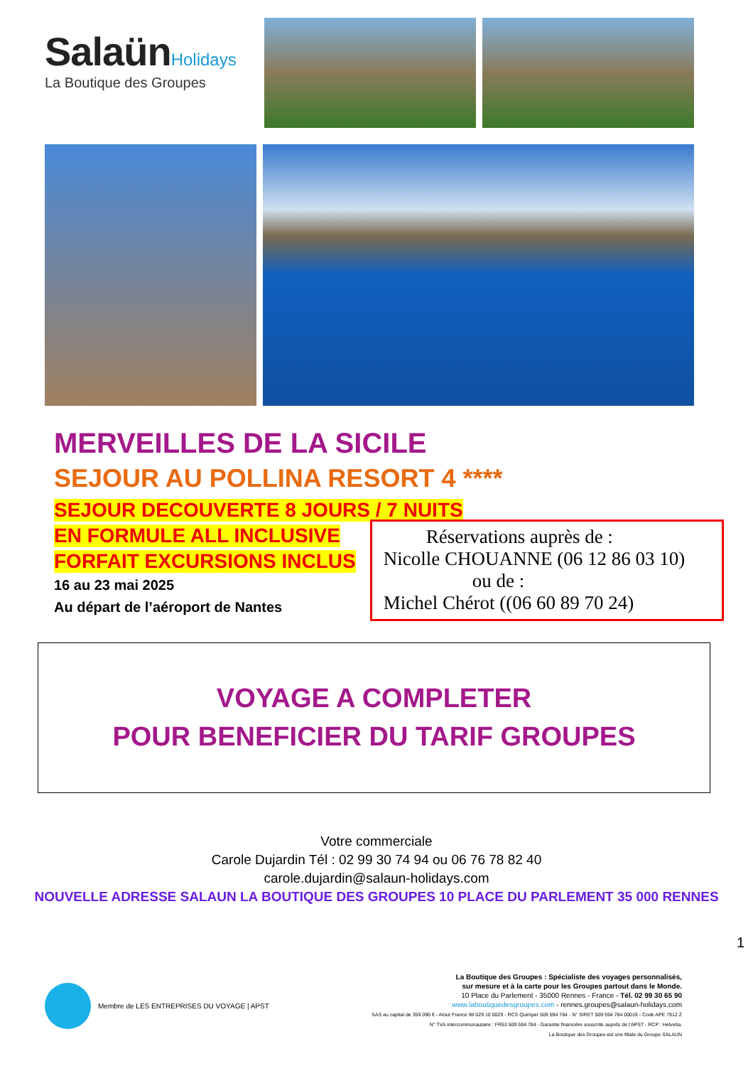Salaün Holidays
La Boutique des Groupes
MERVEILLES DE LA SICILE
SEJOUR AU POLLINA RESORT 4 ****
SEJOUR DECOUVERTE 8 JOURS / 7 NUITS
EN FORMULE ALL INCLUSIVE
FORFAIT EXCURSIONS INCLUS
16 au 23 mai 2025
Au départ de l’aéroport de Nantes
Réservations auprès de :
Nicolle CHOUANNE (06 12 86 03 10)
ou de :
Michel Chérot ((06 60 89 70 24)
VOYAGE A COMPLETER
POUR BENEFICIER DU TARIF GROUPES
Votre commerciale
Carole Dujardin Tél : 02 99 30 74 94 ou 06 76 78 82 40
carole.dujardin@salaun-holidays.com
NOUVELLE ADRESSE SALAUN LA BOUTIQUE DES GROUPES 10 PLACE DU PARLEMENT 35 000 RENNES
1
Membre de LES ENTREPRISES DU VOYAGE | APST
La Boutique des Groupes : Spécialiste des voyages personnalisés,
sur mesure et à la carte pour les Groupes partout dans le Monde.
10 Place du Parlement - 35000 Rennes - France - Tél. 02 99 30 65 90
www.laboutiquedesgroupes.com - rennes.groupes@salaun-holidays.com
SAS au capital de 359 090 € - Atout France IM 029 10 0029 - RCS Quimper 509 594 784 - N° SIRET 509 594 784 00019 - Code APE 7912 Z
N° TVA intercommunautaire : FR53 509 594 784 - Garantie financière souscrite auprès de l'APST - RCP : Helvetia.
La Boutique des Groupes est une filiale du Groupe SALAUN